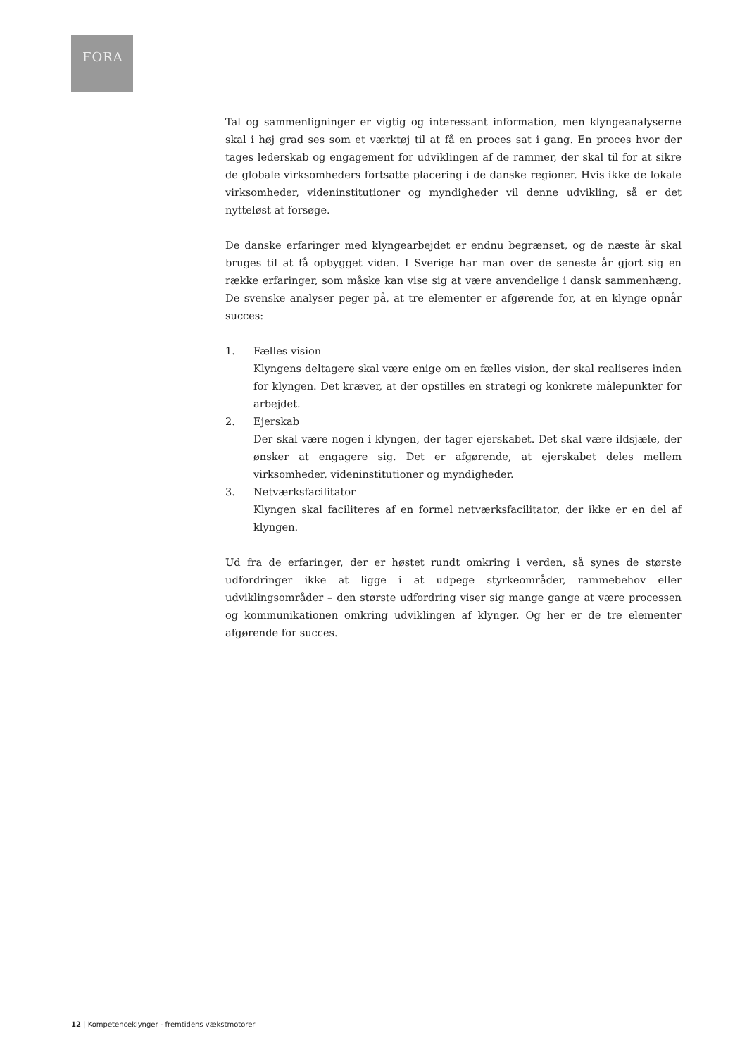FORA
Tal og sammenligninger er vigtig og interessant information, men klyngeanalyserne skal i høj grad ses som et værktøj til at få en proces sat i gang. En proces hvor der tages lederskab og engagement for udviklingen af de rammer, der skal til for at sikre de globale virksomheders fortsatte placering i de danske regioner. Hvis ikke de lokale virksomheder, videninstitutioner og myndigheder vil denne udvikling, så er det nytteløst at forsøge.
De danske erfaringer med klyngearbejdet er endnu begrænset, og de næste år skal bruges til at få opbygget viden. I Sverige har man over de seneste år gjort sig en række erfaringer, som måske kan vise sig at være anvendelige i dansk sammenhæng. De svenske analyser peger på, at tre elementer er afgørende for, at en klynge opnår succes:
1. Fælles vision
Klyngens deltagere skal være enige om en fælles vision, der skal realiseres inden for klyngen. Det kræver, at der opstilles en strategi og konkrete målepunkter for arbejdet.
2. Ejerskab
Der skal være nogen i klyngen, der tager ejerskabet. Det skal være ildsjæle, der ønsker at engagere sig. Det er afgørende, at ejerskabet deles mellem virksomheder, videninstitutioner og myndigheder.
3. Netværksfacilitator
Klyngen skal faciliteres af en formel netværksfacilitator, der ikke er en del af klyngen.
Ud fra de erfaringer, der er høstet rundt omkring i verden, så synes de største udfordringer ikke at ligge i at udpege styrkeområder, rammebehov eller udviklingsområder – den største udfordring viser sig mange gange at være processen og kommunikationen omkring udviklingen af klynger. Og her er de tre elementer afgørende for succes.
12 | Kompetenceklynger - fremtidens vækstmotorer